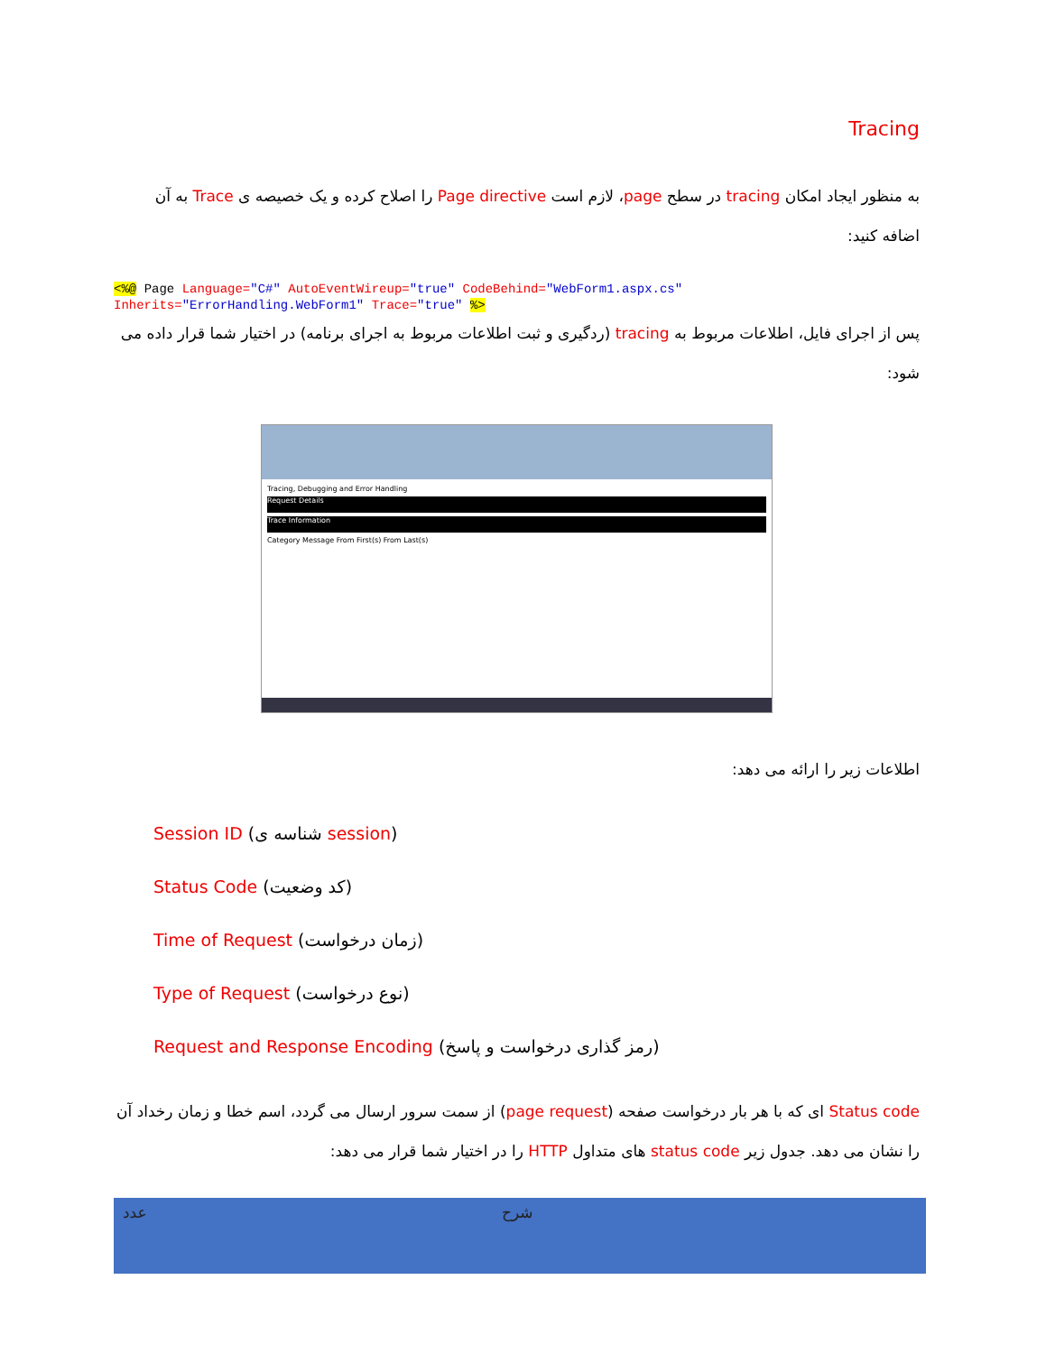Tracing
به منظور ایجاد امکان tracing در سطح page، لازم است Page directive را اصلاح کرده و یک خصیصه ی Trace به آن اضافه کنید:
<%@ Page Language="C#" AutoEventWireup="true" CodeBehind="WebForm1.aspx.cs"
Inherits="ErrorHandling.WebForm1" Trace="true" %>
پس از اجرای فایل، اطلاعات مربوط به tracing (ردگیری و ثبت اطلاعات مربوط به اجرای برنامه) در اختیار شما قرار داده می شود:
Tracing, Debugging and Error Handling
Request Details
Trace Information
Category Message From First(s) From Last(s)
اطلاعات زیر را ارائه می دهد:
Session ID (شناسه ی session)
Status Code (کد وضعیت)
Time of Request (زمان درخواست)
Type of Request (نوع درخواست)
Request and Response Encoding (رمز گذاری درخواست و پاسخ)
Status code ای که با هر بار درخواست صفحه (page request) از سمت سرور ارسال می گردد، اسم خطا و زمان رخداد آن را نشان می دهد. جدول زیر status code های متداول HTTP را در اختیار شما قرار می دهد:
| عدد | شرح |
| --- | --- |